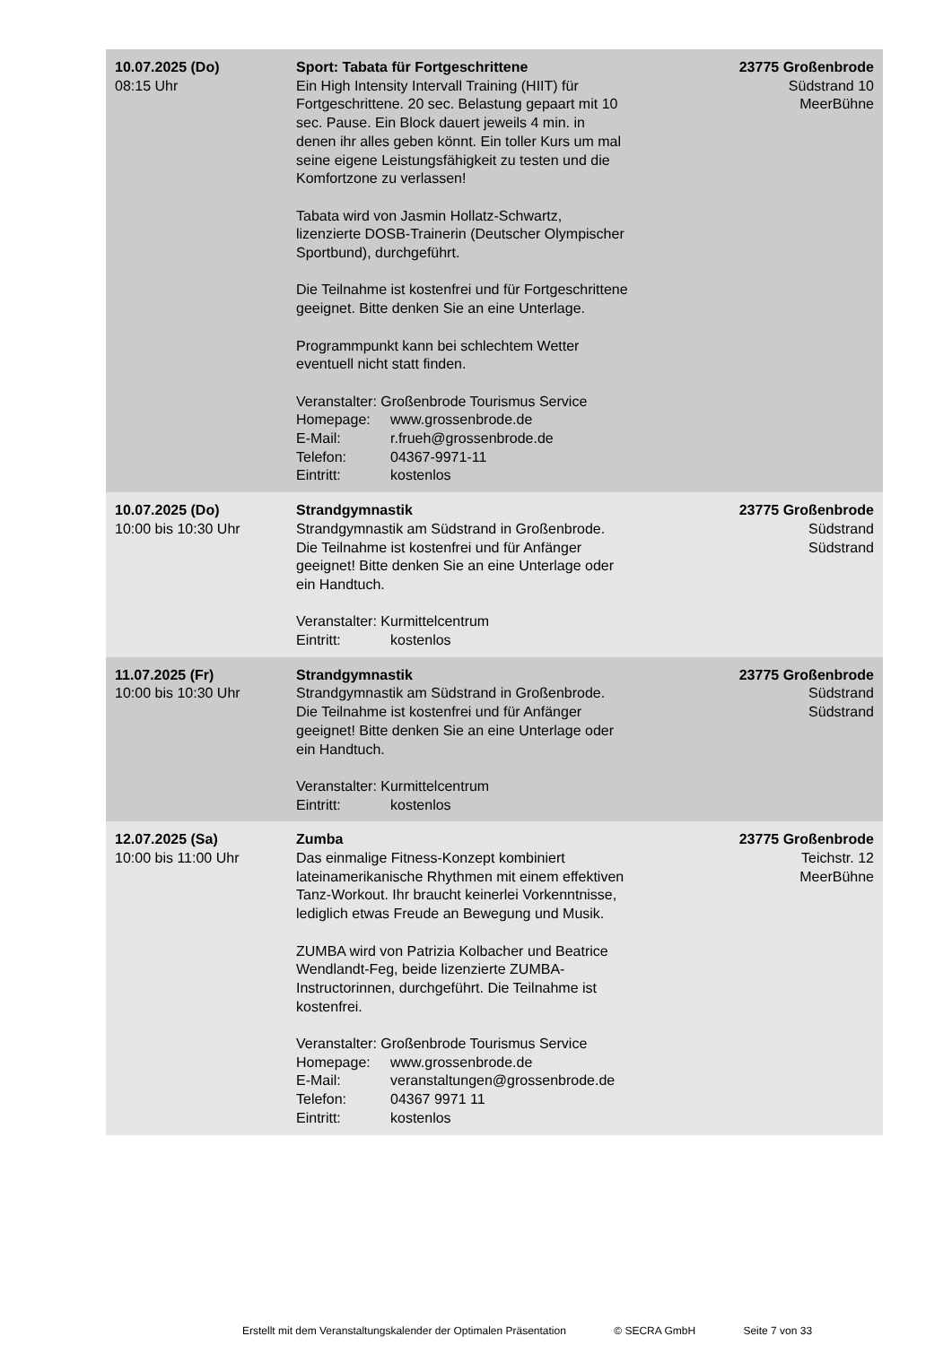| 10.07.2025 (Do) 08:15 Uhr | Sport: Tabata für Fortgeschrittene Ein High Intensity Intervall Training (HIIT) für Fortgeschrittene. 20 sec. Belastung gepaart mit 10 sec. Pause. Ein Block dauert jeweils 4 min. in denen ihr alles geben könnt. Ein toller Kurs um mal seine eigene Leistungsfähigkeit zu testen und die Komfortzone zu verlassen! Tabata wird von Jasmin Hollatz-Schwartz, lizenzierte DOSB-Trainerin (Deutscher Olympischer Sportbund), durchgeführt. Die Teilnahme ist kostenfrei und für Fortgeschrittene geeignet. Bitte denken Sie an eine Unterlage. Programmpunkt kann bei schlechtem Wetter eventuell nicht statt finden. Veranstalter: Großenbrode Tourismus Service Homepage: www.grossenbrode.de E-Mail: r.frueh@grossenbrode.de Telefon: 04367-9971-11 Eintritt: kostenlos | 23775 Großenbrode Südstrand 10 MeerBühne |
| 10.07.2025 (Do) 10:00 bis 10:30 Uhr | Strandgymnastik Strandgymnastik am Südstrand in Großenbrode. Die Teilnahme ist kostenfrei und für Anfänger geeignet! Bitte denken Sie an eine Unterlage oder ein Handtuch. Veranstalter: Kurmittelcentrum Eintritt: kostenlos | 23775 Großenbrode Südstrand Südstrand |
| 11.07.2025 (Fr) 10:00 bis 10:30 Uhr | Strandgymnastik Strandgymnastik am Südstrand in Großenbrode. Die Teilnahme ist kostenfrei und für Anfänger geeignet! Bitte denken Sie an eine Unterlage oder ein Handtuch. Veranstalter: Kurmittelcentrum Eintritt: kostenlos | 23775 Großenbrode Südstrand Südstrand |
| 12.07.2025 (Sa) 10:00 bis 11:00 Uhr | Zumba Das einmalige Fitness-Konzept kombiniert lateinamerikanische Rhythmen mit einem effektiven Tanz-Workout. Ihr braucht keinerlei Vorkenntnisse, lediglich etwas Freude an Bewegung und Musik. ZUMBA wird von Patrizia Kolbacher und Beatrice Wendlandt-Feg, beide lizenzierte ZUMBA-Instructorinnen, durchgeführt. Die Teilnahme ist kostenfrei. Veranstalter: Großenbrode Tourismus Service Homepage: www.grossenbrode.de E-Mail: veranstaltungen@grossenbrode.de Telefon: 04367 9971 11 Eintritt: kostenlos | 23775 Großenbrode Teichstr. 12 MeerBühne |
Erstellt mit dem Veranstaltungskalender der Optimalen Präsentation © SECRA GmbH Seite 7 von 33